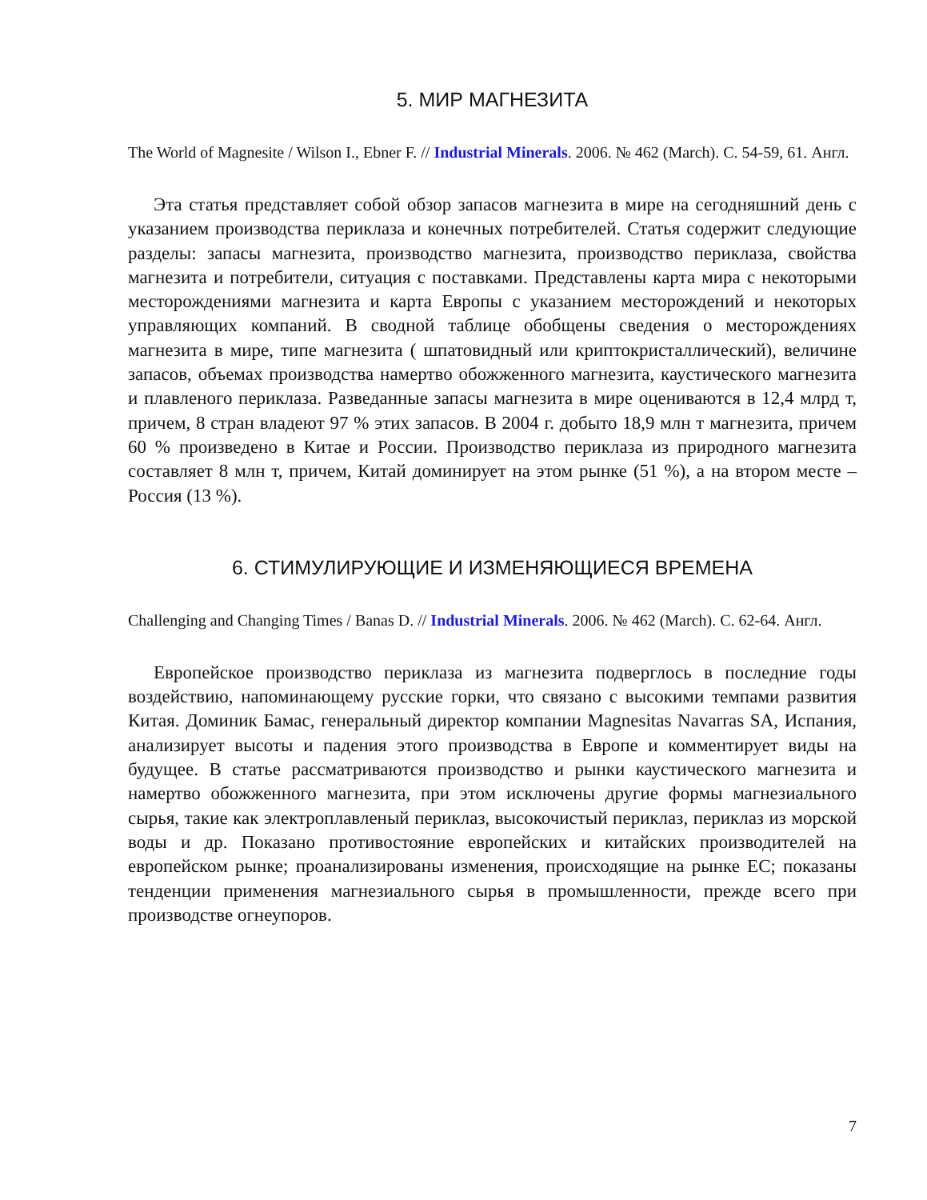5. МИР МАГНЕЗИТА
The World of Magnesite / Wilson I., Ebner F. // Industrial Minerals. 2006. № 462 (March). С. 54-59, 61. Англ.
Эта статья представляет собой обзор запасов магнезита в мире на сегодняшний день с указанием производства периклаза и конечных потребителей. Статья содержит следующие разделы: запасы магнезита, производство магнезита, производство периклаза, свойства магнезита и потребители, ситуация с поставками. Представлены карта мира с некоторыми месторождениями магнезита и карта Европы с указанием месторождений и некоторых управляющих компаний. В сводной таблице обобщены сведения о месторождениях магнезита в мире, типе магнезита ( шпатовидный или криптокристаллический), величине запасов, объемах производства намертво обожженного магнезита, каустического магнезита и плавленого периклаза. Разведанные запасы магнезита в мире оцениваются в 12,4 млрд т, причем, 8 стран владеют 97 % этих запасов. В 2004 г. добыто 18,9 млн т магнезита, причем 60 % произведено в Китае и России. Производство периклаза из природного магнезита составляет 8 млн т, причем, Китай доминирует на этом рынке (51 %), а на втором месте – Россия (13 %).
6. СТИМУЛИРУЮЩИЕ И ИЗМЕНЯЮЩИЕСЯ ВРЕМЕНА
Challenging and Changing Times / Banas D. // Industrial Minerals. 2006. № 462 (March). С. 62-64. Англ.
Европейское производство периклаза из магнезита подверглось в последние годы воздействию, напоминающему русские горки, что связано с высокими темпами развития Китая. Доминик Бамас, генеральный директор компании Magnesitas Navarras SA, Испания, анализирует высоты и падения этого производства в Европе и комментирует виды на будущее. В статье рассматриваются производство и рынки каустического магнезита и намертво обожженного магнезита, при этом исключены другие формы магнезиального сырья, такие как электроплавленый периклаз, высокочистый периклаз, периклаз из морской воды и др. Показано противостояние европейских и китайских производителей на европейском рынке; проанализированы изменения, происходящие на рынке ЕС; показаны тенденции применения магнезиального сырья в промышленности, прежде всего при производстве огнеупоров.
7